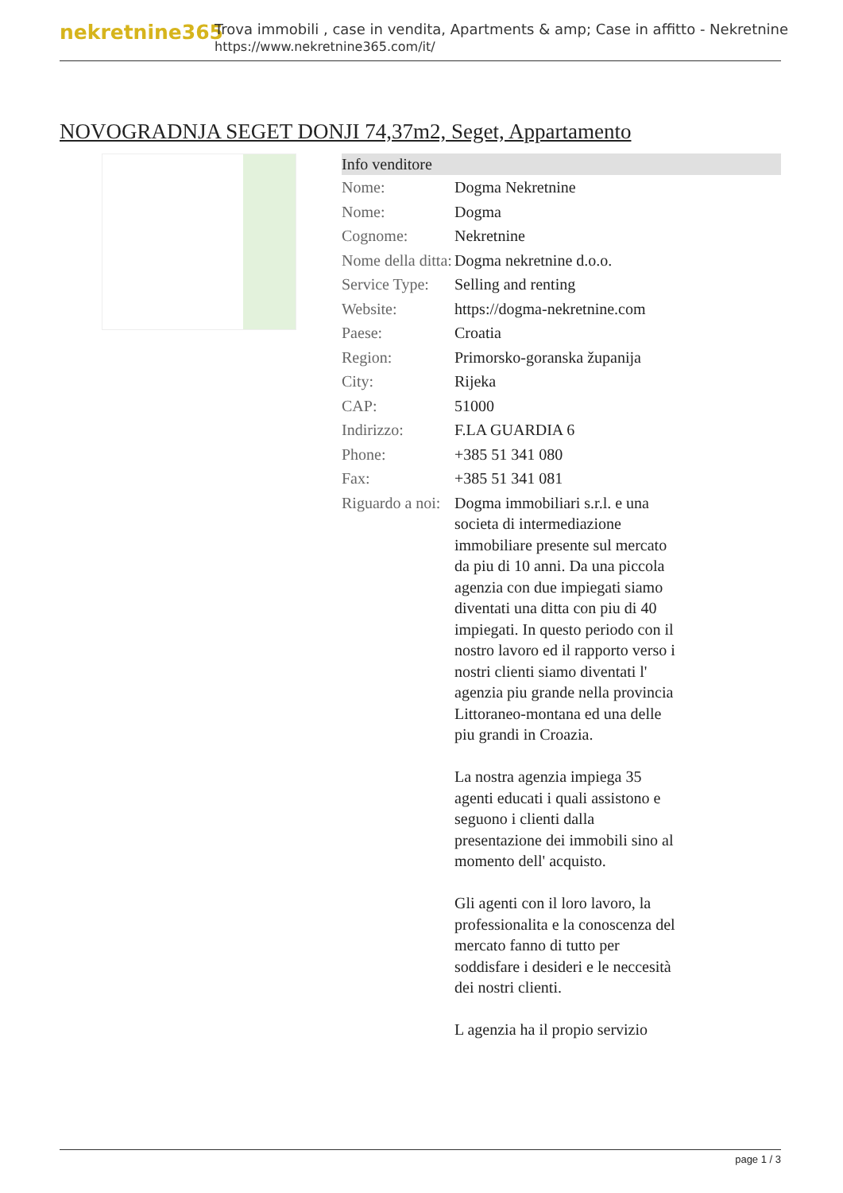nekretnine365
Trova immobili , case in vendita, Apartments & amp; Case in affitto - Nekretnine
https://www.nekretnine365.com/it/
NOVOGRADNJA SEGET DONJI 74,37m2, Seget, Appartamento
| Info venditore | |
| --- | --- |
| Nome: | Dogma Nekretnine |
| Nome: | Dogma |
| Cognome: | Nekretnine |
| Nome della ditta: | Dogma nekretnine d.o.o. |
| Service Type: | Selling and renting |
| Website: | https://dogma-nekretnine.com |
| Paese: | Croatia |
| Region: | Primorsko-goranska županija |
| City: | Rijeka |
| CAP: | 51000 |
| Indirizzo: | F.LA GUARDIA 6 |
| Phone: | +385 51 341 080 |
| Fax: | +385 51 341 081 |
| Riguardo a noi: | Dogma immobiliari s.r.l. e una societa di intermediazione immobiliare presente sul mercato da piu di 10 anni. Da una piccola agenzia con due impiegati siamo diventati una ditta con piu di 40 impiegati. In questo periodo con il nostro lavoro ed il rapporto verso i nostri clienti siamo diventati l' agenzia piu grande nella provincia Littoraneo-montana ed una delle piu grandi in Croazia. La nostra agenzia impiega 35 agenti educati i quali assistono e seguono i clienti dalla presentazione dei immobili sino al momento dell' acquisto. Gli agenti con il loro lavoro, la professionalita e la conoscenza del mercato fanno di tutto per soddisfare i desideri e le neccesità dei nostri clienti. L agenzia ha il propio servizio |
page 1 / 3